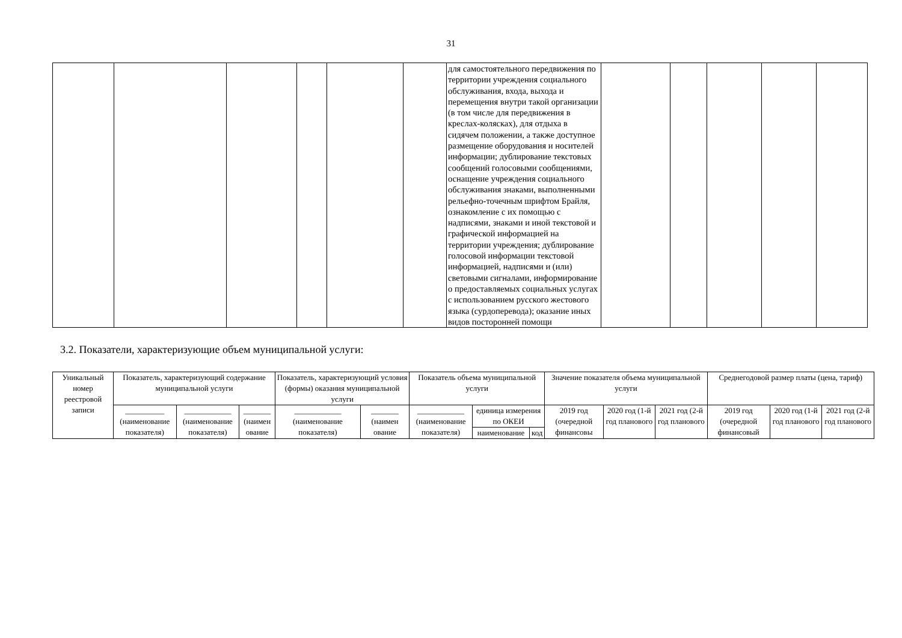31
| | | | | | | для самостоятельного передвижения по территории учреждения социального обслуживания, входа, выхода и перемещения внутри такой организации (в том числе для передвижения в креслах-колясках), для отдыха в сидячем положении, а также доступное размещение оборудования и носителей информации; дублирование текстовых сообщений голосовыми сообщениями, оснащение учреждения социального обслуживания знаками, выполненными рельефно-точечным шрифтом Брайля, ознакомление с их помощью с надписями, знаками и иной текстовой и графической информацией на территории учреждения; дублирование голосовой информации текстовой информацией, надписями и (или) световыми сигналами, информирование о предоставляемых социальных услугах с использованием русского жестового языка (сурдоперевода); оказание иных видов посторонней помощи | | | | | |
3.2. Показатели, характеризующие объем муниципальной услуги:
| Уникальный номер реестровой записи | Показатель, характеризующий содержание муниципальной услуги | | | Показатель, характеризующий условия (формы) оказания муниципальной услуги | | Показатель объема муниципальной услуги | | | Значение показателя объема муниципальной услуги | | | Среднегодовой размер платы (цена, тариф) | | |
| --- | --- | --- | --- | --- | --- | --- | --- | --- | --- | --- | --- | --- | --- | --- |
| | __________ (наименование показателя) | ____________ (наименование показателя) | _______ (наимен ование | ____________ (наименование показателя) | _______ (наимен ование | ____________ (наименование показателя) | единица измерения по ОКЕИ | | 2019 год (очередной финансовы | 2020 год (1-й год планового | 2021 год (2-й год планового | 2019 год (очередной финансовый | 2020 год (1-й год планового | 2021 год (2-й год планового |
| | | | | | | | наименование | код | | | | | | |